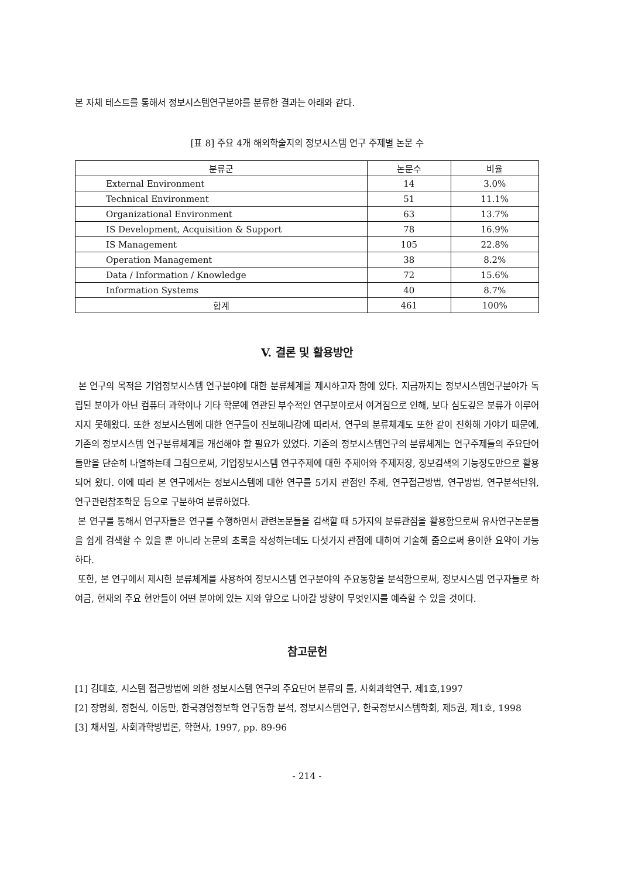본 자체 테스트를 통해서 정보시스템연구분야를 분류한 결과는 아래와 같다.
[표 8] 주요 4개 해외학술지의 정보시스템 연구 주제별 논문 수
| 분류군 | 논문수 | 비율 |
| --- | --- | --- |
| External Environment | 14 | 3.0% |
| Technical Environment | 51 | 11.1% |
| Organizational Environment | 63 | 13.7% |
| IS Development, Acquisition & Support | 78 | 16.9% |
| IS Management | 105 | 22.8% |
| Operation Management | 38 | 8.2% |
| Data / Information / Knowledge | 72 | 15.6% |
| Information Systems | 40 | 8.7% |
| 합계 | 461 | 100% |
V. 결론 및 활용방안
본 연구의 목적은 기업정보시스템 연구분야에 대한 분류체계를 제시하고자 함에 있다. 지금까지는 정보시스템연구분야가 독립된 분야가 아닌 컴퓨터 과학이나 기타 학문에 연관된 부수적인 연구분야로서 여겨짐으로 인해, 보다 심도깊은 분류가 이루어지지 못해왔다. 또한 정보시스템에 대한 연구들이 진보해나감에 따라서, 연구의 분류체계도 또한 같이 진화해 가야기 때문에, 기존의 정보시스템 연구분류체계를 개선해야 할 필요가 있었다. 기존의 정보시스템연구의 분류체계는 연구주제들의 주요단어들만을 단순히 나열하는데 그침으로써, 기업정보시스템 연구주제에 대한 주제어와 주제저장, 정보검색의 기능정도만으로 활용되어 왔다. 이에 따라 본 연구에서는 정보시스템에 대한 연구를 5가지 관점인 주제, 연구접근방법, 연구방법, 연구분석단위, 연구관련참조학문 등으로 구분하여 분류하였다.
본 연구를 통해서 연구자들은 연구를 수행하면서 관련논문들을 검색할 때 5가지의 분류관점을 활용함으로써 유사연구논문들을 쉽게 검색할 수 있을 뿐 아니라 논문의 초록을 작성하는데도 다섯가지 관점에 대하여 기술해 줌으로써 용이한 요약이 가능하다.
또한, 본 연구에서 제시한 분류체계를 사용하여 정보시스템 연구분야의 주요동향을 분석함으로써, 정보시스템 연구자들로 하여금, 현재의 주요 현안들이 어떤 분야에 있는 지와 앞으로 나아갈 방향이 무엇인지를 예측할 수 있을 것이다.
참고문헌
[1] 김대호, 시스템 접근방법에 의한 정보시스템 연구의 주요단어 분류의 틀, 사회과학연구, 제1호,1997
[2] 장명희, 정현식, 이동만, 한국경영정보학 연구동향 분석, 정보시스템연구, 한국정보시스템학회, 제5권, 제1호, 1998
[3] 채서일, 사회과학방법론, 학현사, 1997, pp. 89-96
- 214 -